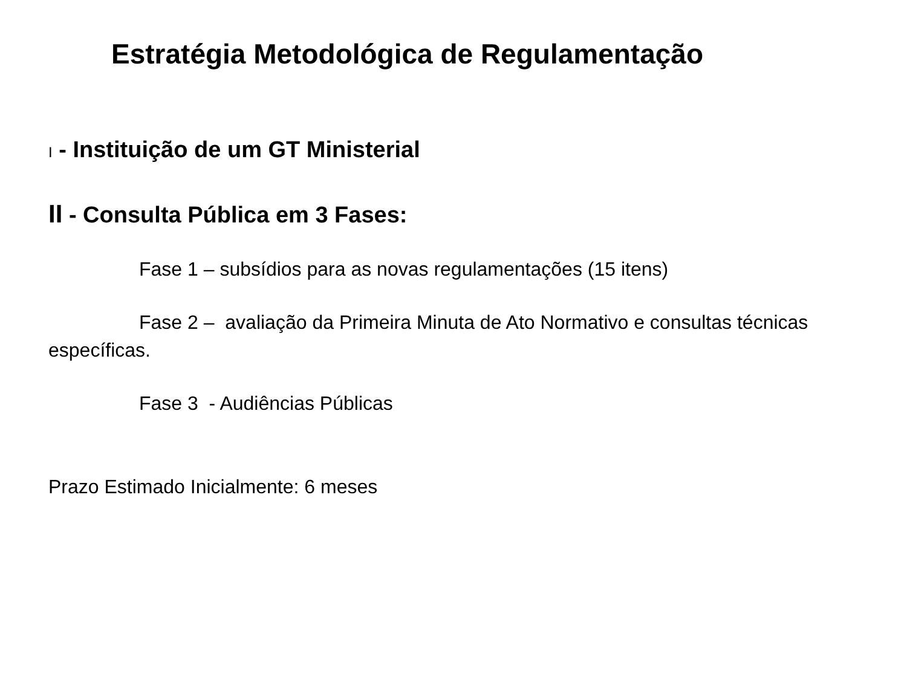Estratégia Metodológica de Regulamentação
I - Instituição de um GT Ministerial
II - Consulta Pública em 3 Fases:
Fase 1 – subsídios para as novas regulamentações (15 itens)
Fase 2 – avaliação da Primeira Minuta de Ato Normativo e consultas técnicas específicas.
Fase 3 - Audiências Públicas
Prazo Estimado Inicialmente: 6 meses